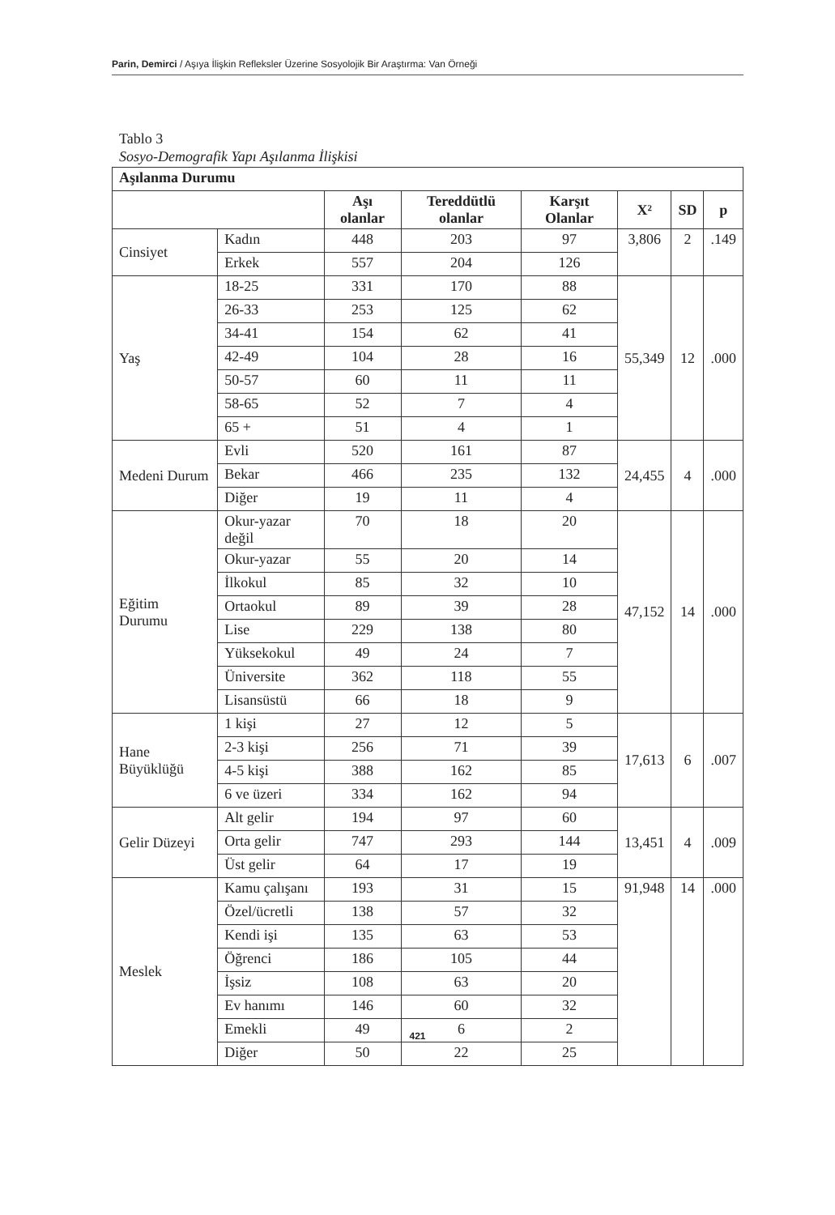Parin, Demirci / Aşıya İlişkin Refleksler Üzerine Sosyolojik Bir Araştırma: Van Örneği
Tablo 3
Sosyo-Demografik Yapı Aşılanma İlişkisi
| Aşılanma Durumu | | | | | | | |
| --- | --- | --- | --- | --- | --- | --- | --- |
| | | Aşı olanlar | Tereddütlü olanlar | Karşıt Olanlar | X² | SD | p |
| Cinsiyet | Kadın | 448 | 203 | 97 | 3,806 | 2 | .149 |
| | Erkek | 557 | 204 | 126 | | | |
| Yaş | 18-25 | 331 | 170 | 88 | 55,349 | 12 | .000 |
| | 26-33 | 253 | 125 | 62 | | | |
| | 34-41 | 154 | 62 | 41 | | | |
| | 42-49 | 104 | 28 | 16 | | | |
| | 50-57 | 60 | 11 | 11 | | | |
| | 58-65 | 52 | 7 | 4 | | | |
| | 65 + | 51 | 4 | 1 | | | |
| Medeni Durum | Evli | 520 | 161 | 87 | 24,455 | 4 | .000 |
| | Bekar | 466 | 235 | 132 | | | |
| | Diğer | 19 | 11 | 4 | | | |
| Eğitim Durumu | Okur-yazar değil | 70 | 18 | 20 | 47,152 | 14 | .000 |
| | Okur-yazar | 55 | 20 | 14 | | | |
| | İlkokul | 85 | 32 | 10 | | | |
| | Ortaokul | 89 | 39 | 28 | | | |
| | Lise | 229 | 138 | 80 | | | |
| | Yüksekokul | 49 | 24 | 7 | | | |
| | Üniversite | 362 | 118 | 55 | | | |
| | Lisansüstü | 66 | 18 | 9 | | | |
| Hane Büyüklüğü | 1 kişi | 27 | 12 | 5 | 17,613 | 6 | .007 |
| | 2-3 kişi | 256 | 71 | 39 | | | |
| | 4-5 kişi | 388 | 162 | 85 | | | |
| | 6 ve üzeri | 334 | 162 | 94 | | | |
| Gelir Düzeyi | Alt gelir | 194 | 97 | 60 | 13,451 | 4 | .009 |
| | Orta gelir | 747 | 293 | 144 | | | |
| | Üst gelir | 64 | 17 | 19 | | | |
| Meslek | Kamu çalışanı | 193 | 31 | 15 | 91,948 | 14 | .000 |
| | Özel/ücretli | 138 | 57 | 32 | | | |
| | Kendi işi | 135 | 63 | 53 | | | |
| | Öğrenci | 186 | 105 | 44 | | | |
| | İşsiz | 108 | 63 | 20 | | | |
| | Ev hanımı | 146 | 60 | 32 | | | |
| | Emekli | 49 | 6 | 2 | | | |
| | Diğer | 50 | 22 | 25 | | | |
421